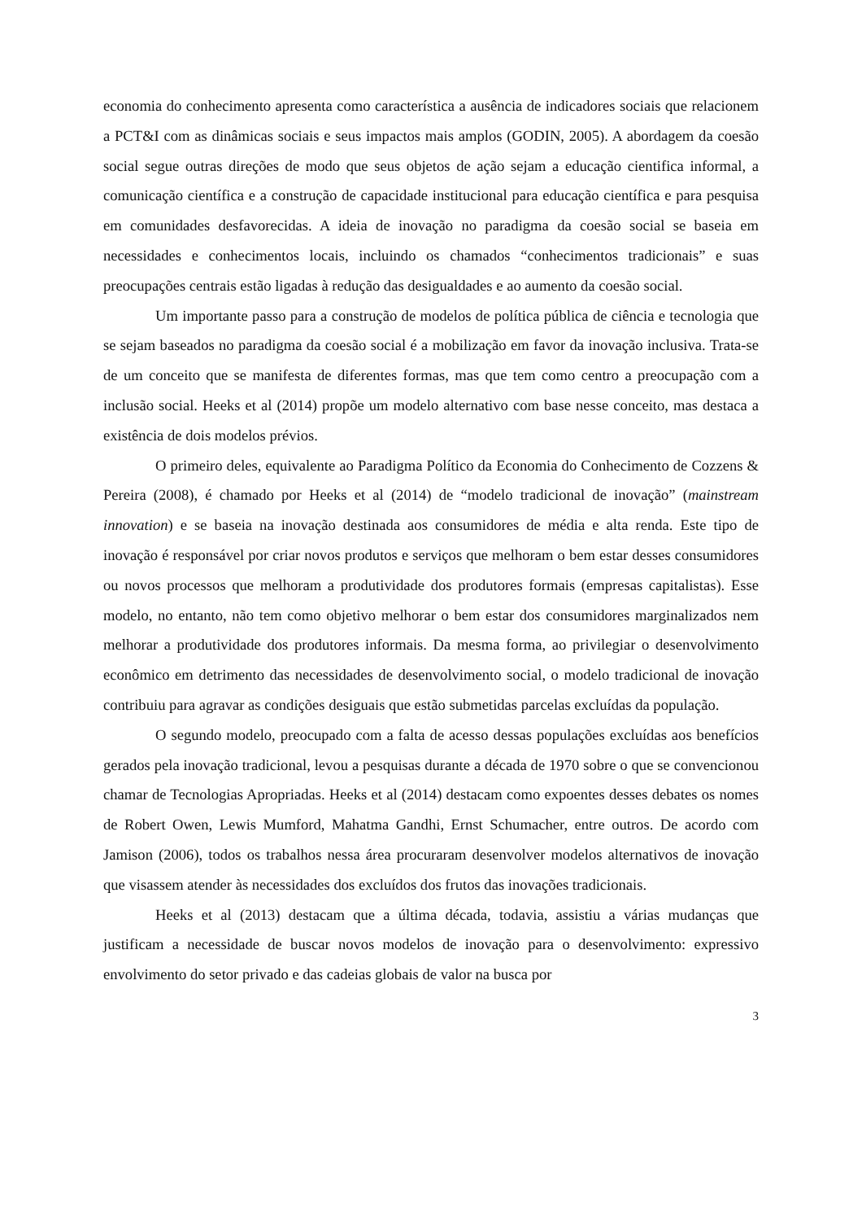economia do conhecimento apresenta como característica a ausência de indicadores sociais que relacionem a PCT&I com as dinâmicas sociais e seus impactos mais amplos (GODIN, 2005). A abordagem da coesão social segue outras direções de modo que seus objetos de ação sejam a educação cientifica informal, a comunicação científica e a construção de capacidade institucional para educação científica e para pesquisa em comunidades desfavorecidas. A ideia de inovação no paradigma da coesão social se baseia em necessidades e conhecimentos locais, incluindo os chamados “conhecimentos tradicionais” e suas preocupações centrais estão ligadas à redução das desigualdades e ao aumento da coesão social.
Um importante passo para a construção de modelos de política pública de ciência e tecnologia que se sejam baseados no paradigma da coesão social é a mobilização em favor da inovação inclusiva. Trata-se de um conceito que se manifesta de diferentes formas, mas que tem como centro a preocupação com a inclusão social. Heeks et al (2014) propõe um modelo alternativo com base nesse conceito, mas destaca a existência de dois modelos prévios.
O primeiro deles, equivalente ao Paradigma Político da Economia do Conhecimento de Cozzens & Pereira (2008), é chamado por Heeks et al (2014) de “modelo tradicional de inovação” (mainstream innovation) e se baseia na inovação destinada aos consumidores de média e alta renda. Este tipo de inovação é responsável por criar novos produtos e serviços que melhoram o bem estar desses consumidores ou novos processos que melhoram a produtividade dos produtores formais (empresas capitalistas). Esse modelo, no entanto, não tem como objetivo melhorar o bem estar dos consumidores marginalizados nem melhorar a produtividade dos produtores informais. Da mesma forma, ao privilegiar o desenvolvimento econômico em detrimento das necessidades de desenvolvimento social, o modelo tradicional de inovação contribuiu para agravar as condições desiguais que estão submetidas parcelas excluídas da população.
O segundo modelo, preocupado com a falta de acesso dessas populações excluídas aos benefícios gerados pela inovação tradicional, levou a pesquisas durante a década de 1970 sobre o que se convencionou chamar de Tecnologias Apropriadas. Heeks et al (2014) destacam como expoentes desses debates os nomes de Robert Owen, Lewis Mumford, Mahatma Gandhi, Ernst Schumacher, entre outros. De acordo com Jamison (2006), todos os trabalhos nessa área procuraram desenvolver modelos alternativos de inovação que visassem atender às necessidades dos excluídos dos frutos das inovações tradicionais.
Heeks et al (2013) destacam que a última década, todavia, assistiu a várias mudanças que justificam a necessidade de buscar novos modelos de inovação para o desenvolvimento: expressivo envolvimento do setor privado e das cadeias globais de valor na busca por
3